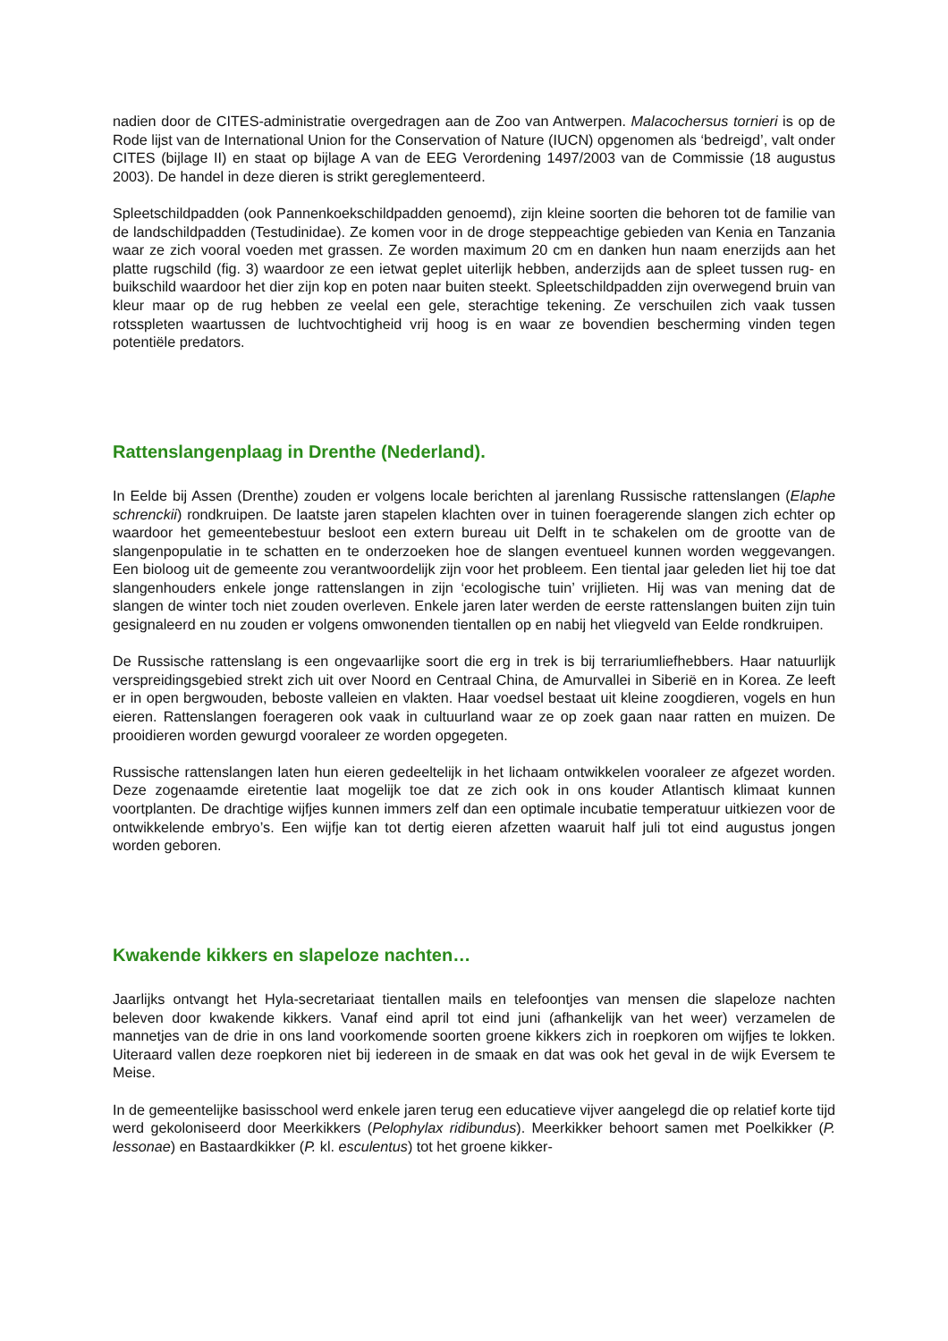nadien door de CITES-administratie overgedragen aan de Zoo van Antwerpen. Malacochersus tornieri is op de Rode lijst van de International Union for the Conservation of Nature (IUCN) opgenomen als ‘bedreigd’, valt onder CITES (bijlage II) en staat op bijlage A van de EEG Verordening 1497/2003 van de Commissie (18 augustus 2003). De handel in deze dieren is strikt gereglementeerd.
Spleetschildpadden (ook Pannenkoekschildpadden genoemd), zijn kleine soorten die behoren tot de familie van de landschildpadden (Testudinidae). Ze komen voor in de droge steppeachtige gebieden van Kenia en Tanzania waar ze zich vooral voeden met grassen. Ze worden maximum 20 cm en danken hun naam enerzijds aan het platte rugschild (fig. 3) waardoor ze een ietwat geplet uiterlijk hebben, anderzijds aan de spleet tussen rug- en buikschild waardoor het dier zijn kop en poten naar buiten steekt. Spleetschildpadden zijn overwegend bruin van kleur maar op de rug hebben ze veelal een gele, sterachtige tekening. Ze verschuilen zich vaak tussen rotsspleten waartussen de luchtvochtigheid vrij hoog is en waar ze bovendien bescherming vinden tegen potentiële predators.
Rattenslangenplaag in Drenthe (Nederland).
In Eelde bij Assen (Drenthe) zouden er volgens locale berichten al jarenlang Russische rattenslangen (Elaphe schrenckii) rondkruipen. De laatste jaren stapelen klachten over in tuinen foeragerende slangen zich echter op waardoor het gemeentebestuur besloot een extern bureau uit Delft in te schakelen om de grootte van de slangenpopulatie in te schatten en te onderzoeken hoe de slangen eventueel kunnen worden weggevangen. Een bioloog uit de gemeente zou verantwoordelijk zijn voor het probleem. Een tiental jaar geleden liet hij toe dat slangenhouders enkele jonge rattenslangen in zijn ‘ecologische tuin’ vrijlieten. Hij was van mening dat de slangen de winter toch niet zouden overleven. Enkele jaren later werden de eerste rattenslangen buiten zijn tuin gesignaleerd en nu zouden er volgens omwonenden tientallen op en nabij het vliegveld van Eelde rondkruipen.
De Russische rattenslang is een ongevaarlijke soort die erg in trek is bij terrariumliefhebbers. Haar natuurlijk verspreidingsgebied strekt zich uit over Noord en Centraal China, de Amurvallei in Siberië en in Korea. Ze leeft er in open bergwouden, beboste valleien en vlakten. Haar voedsel bestaat uit kleine zoogdieren, vogels en hun eieren. Rattenslangen foerageren ook vaak in cultuurland waar ze op zoek gaan naar ratten en muizen. De prooidieren worden gewurgd vooraleer ze worden opgegeten.
Russische rattenslangen laten hun eieren gedeeltelijk in het lichaam ontwikkelen vooraleer ze afgezet worden. Deze zogenaamde eiretentie laat mogelijk toe dat ze zich ook in ons kouder Atlantisch klimaat kunnen voortplanten. De drachtige wijfjes kunnen immers zelf dan een optimale incubatie temperatuur uitkiezen voor de ontwikkelende embryo’s. Een wijfje kan tot dertig eieren afzetten waaruit half juli tot eind augustus jongen worden geboren.
Kwakende kikkers en slapeloze nachten…
Jaarlijks ontvangt het Hyla-secretariaat tientallen mails en telefoontjes van mensen die slapeloze nachten beleven door kwakende kikkers. Vanaf eind april tot eind juni (afhankelijk van het weer) verzamelen de mannetjes van de drie in ons land voorkomende soorten groene kikkers zich in roepkoren om wijfjes te lokken. Uiteraard vallen deze roepkoren niet bij iedereen in de smaak en dat was ook het geval in de wijk Eversem te Meise.
In de gemeentelijke basisschool werd enkele jaren terug een educatieve vijver aangelegd die op relatief korte tijd werd gekoloniseerd door Meerkikkers (Pelophylax ridibundus). Meerkikker behoort samen met Poelkikker (P. lessonae) en Bastaardkikker (P. kl. esculentus) tot het groene kikker-